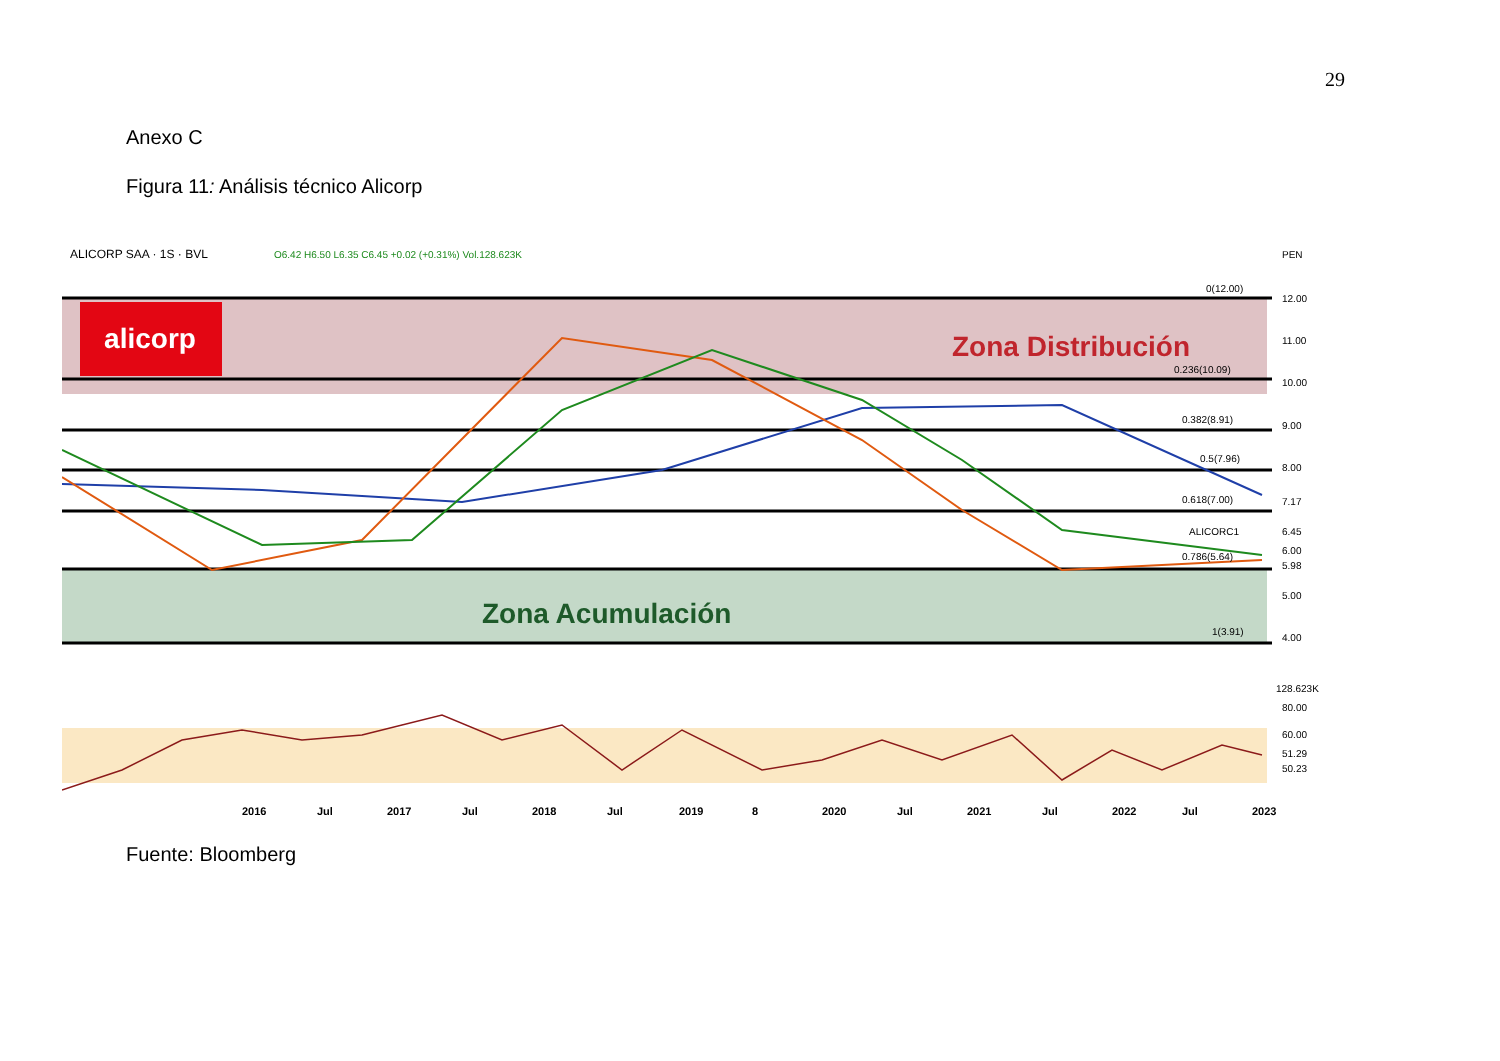29
Anexo C
Figura 11: Análisis técnico Alicorp
alicorp
Zona Distribución
Zona Acumulación
ALICORP SAA · 1S · BVL
O6.42 H6.50 L6.35 C6.45 +0.02 (+0.31%) Vol.128.623K
PEN
12.00
11.00
10.00
9.00
8.00
5.00
4.00
80.00
60.00
0(12.00)
0.236(10.09)
0.382(8.91)
0.5(7.96)
0.618(7.00)
0.786(5.64)
1(3.91)
7.17
6.45
6.00
5.98
128.623K
51.29
50.23
ALICORC1
2016
Jul
2017
Jul
2018
Jul
2019
8
2020
Jul
2021
Jul
2022
Jul
2023
Fuente: Bloomberg